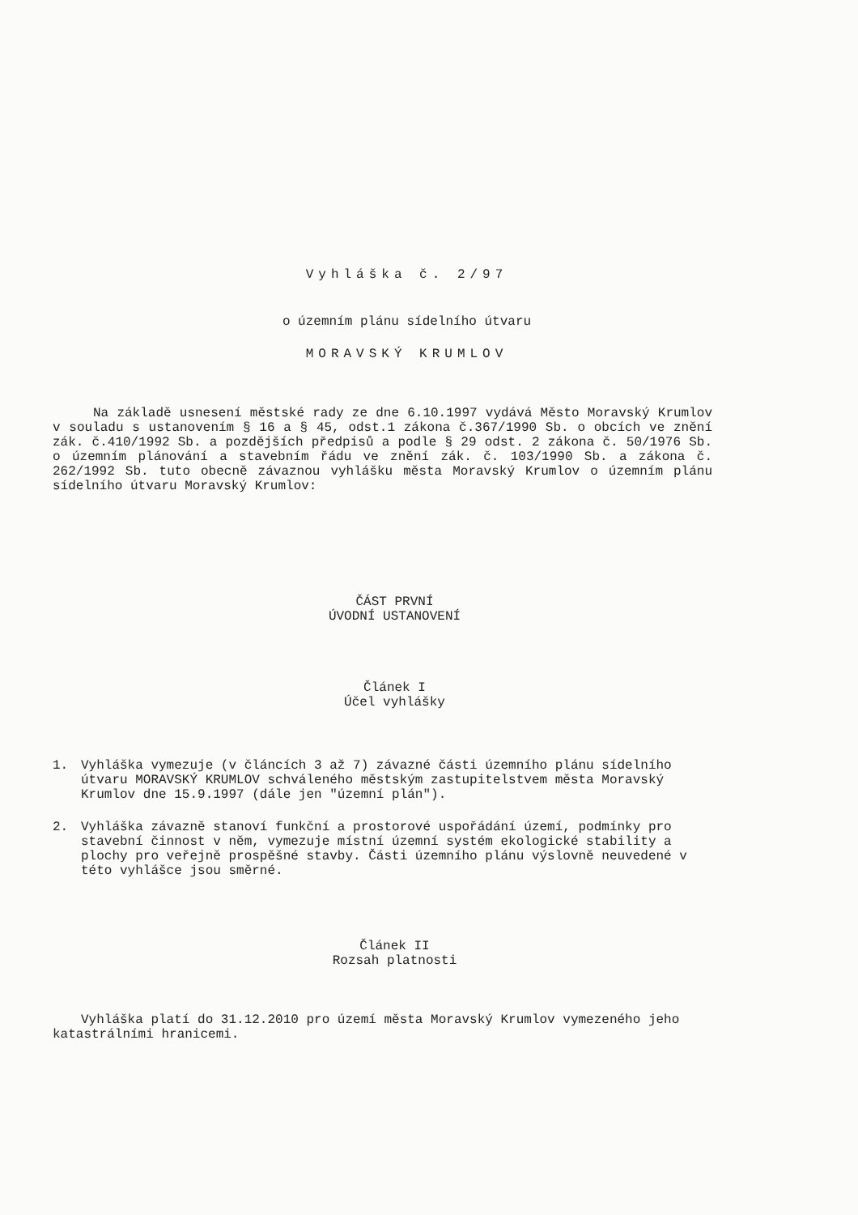Vyhláška č. 2/97
o územním plánu sídelního útvaru
MORAVSKÝ KRUMLOV
Na základě usnesení městské rady ze dne 6.10.1997 vydává Město Moravský Krumlov v souladu s ustanovením § 16 a § 45, odst.1 zákona č.367/1990 Sb. o obcích ve znění zák. č.410/1992 Sb. a pozdějších předpisů a podle § 29 odst. 2 zákona č. 50/1976 Sb. o územním plánování a stavebním řádu ve znění zák. č. 103/1990 Sb. a zákona č. 262/1992 Sb. tuto obecně závaznou vyhlášku města Moravský Krumlov o územním plánu sídelního útvaru Moravský Krumlov:
ČÁST PRVNÍ
ÚVODNÍ USTANOVENÍ
Článek I
Účel vyhlášky
1. Vyhláška vymezuje (v článcích 3 až 7) závazné části územního plánu sídelního útvaru MORAVSKÝ KRUMLOV schváleného městským zastupitelstvem města Moravský Krumlov dne 15.9.1997 (dále jen "územní plán").
2. Vyhláška závazně stanoví funkční a prostorové uspořádání území, podmínky pro stavební činnost v něm, vymezuje místní územní systém ekologické stability a plochy pro veřejně prospěšné stavby. Části územního plánu výslovně neuvedené v této vyhlášce jsou směrné.
Článek II
Rozsah platnosti
Vyhláška platí do 31.12.2010 pro území města Moravský Krumlov vymezeného jeho katastrálními hranicemi.